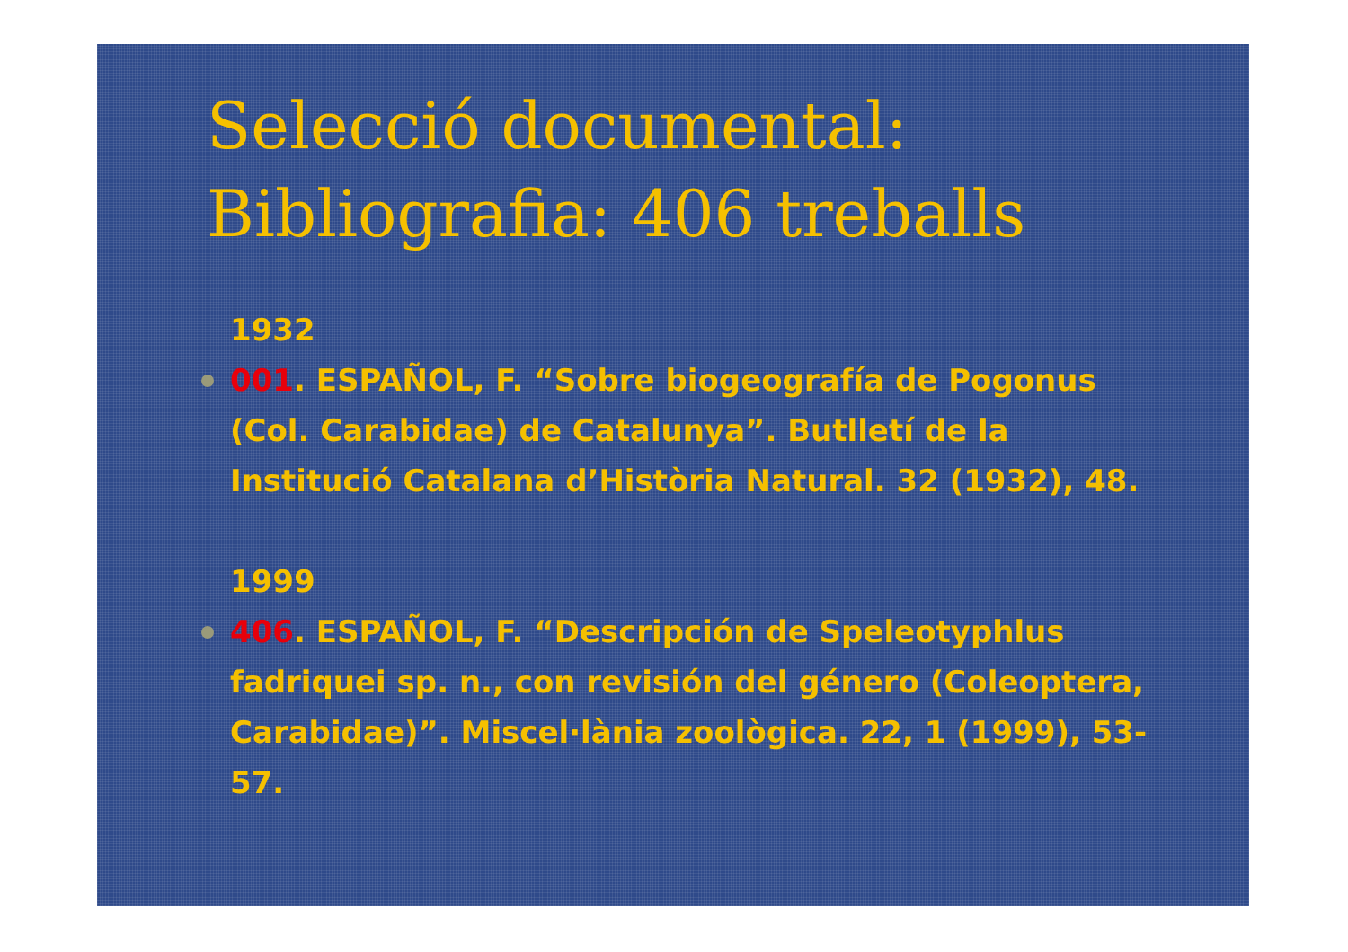Selecció documental:
Bibliografia: 406 treballs
1932
001. ESPAÑOL, F. “Sobre biogeografía de Pogonus (Col. Carabidae) de Catalunya”. Butlletí de la Institució Catalana d’Història Natural. 32 (1932), 48.
1999
406. ESPAÑOL, F. “Descripción de Speleotyphlus fadriquei sp. n., con revisión del género (Coleoptera, Carabidae)”. Miscel·lània zoològica. 22, 1 (1999), 53-57.